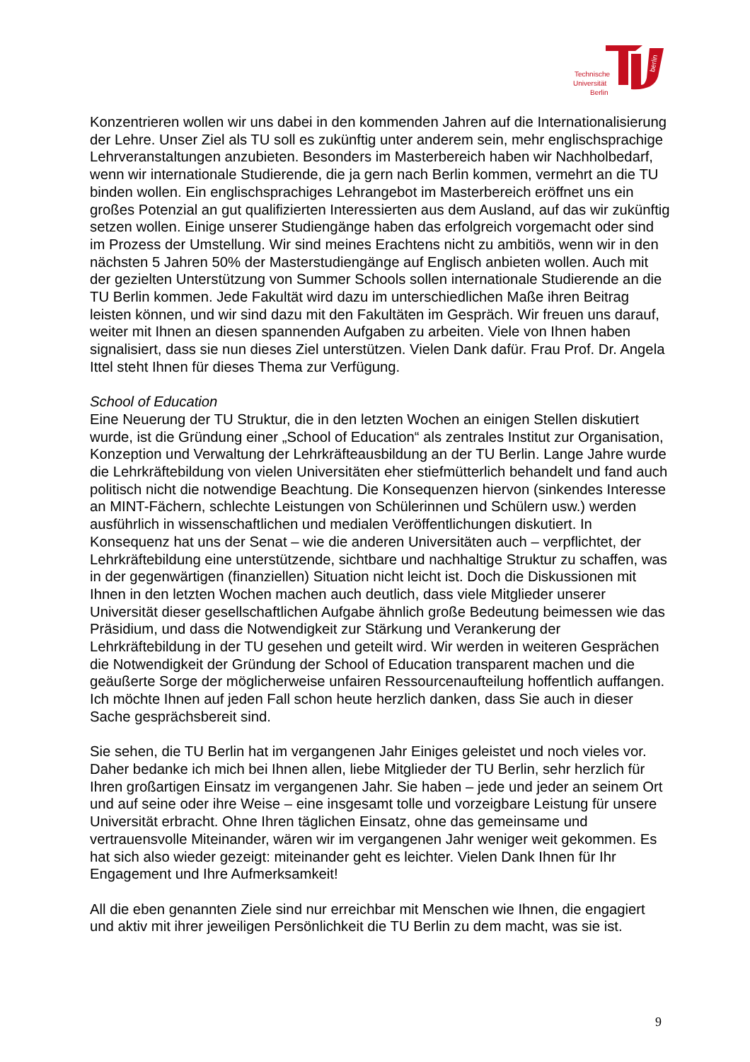berlin
Technische
Universität
Berlin
Konzentrieren wollen wir uns dabei in den kommenden Jahren auf die Internationalisierung der Lehre. Unser Ziel als TU soll es zukünftig unter anderem sein, mehr englischsprachige Lehrveranstaltungen anzubieten. Besonders im Masterbereich haben wir Nachholbedarf, wenn wir internationale Studierende, die ja gern nach Berlin kommen, vermehrt an die TU binden wollen. Ein englischsprachiges Lehrangebot im Masterbereich eröffnet uns ein großes Potenzial an gut qualifizierten Interessierten aus dem Ausland, auf das wir zukünftig setzen wollen. Einige unserer Studiengänge haben das erfolgreich vorgemacht oder sind im Prozess der Umstellung. Wir sind meines Erachtens nicht zu ambitiös, wenn wir in den nächsten 5 Jahren 50% der Masterstudiengänge auf Englisch anbieten wollen. Auch mit der gezielten Unterstützung von Summer Schools sollen internationale Studierende an die TU Berlin kommen. Jede Fakultät wird dazu im unterschiedlichen Maße ihren Beitrag leisten können, und wir sind dazu mit den Fakultäten im Gespräch. Wir freuen uns darauf, weiter mit Ihnen an diesen spannenden Aufgaben zu arbeiten. Viele von Ihnen haben signalisiert, dass sie nun dieses Ziel unterstützen. Vielen Dank dafür. Frau Prof. Dr. Angela Ittel steht Ihnen für dieses Thema zur Verfügung.
School of Education
Eine Neuerung der TU Struktur, die in den letzten Wochen an einigen Stellen diskutiert wurde, ist die Gründung einer „School of Education“ als zentrales Institut zur Organisation, Konzeption und Verwaltung der Lehrkräfteausbildung an der TU Berlin. Lange Jahre wurde die Lehrkräftebildung von vielen Universitäten eher stiefmütterlich behandelt und fand auch politisch nicht die notwendige Beachtung. Die Konsequenzen hiervon (sinkendes Interesse an MINT-Fächern, schlechte Leistungen von Schülerinnen und Schülern usw.) werden ausführlich in wissenschaftlichen und medialen Veröffentlichungen diskutiert. In Konsequenz hat uns der Senat – wie die anderen Universitäten auch – verpflichtet, der Lehrkräftebildung eine unterstützende, sichtbare und nachhaltige Struktur zu schaffen, was in der gegenwärtigen (finanziellen) Situation nicht leicht ist. Doch die Diskussionen mit Ihnen in den letzten Wochen machen auch deutlich, dass viele Mitglieder unserer Universität dieser gesellschaftlichen Aufgabe ähnlich große Bedeutung beimessen wie das Präsidium, und dass die Notwendigkeit zur Stärkung und Verankerung der Lehrkräftebildung in der TU gesehen und geteilt wird. Wir werden in weiteren Gesprächen die Notwendigkeit der Gründung der School of Education transparent machen und die geäußerte Sorge der möglicherweise unfairen Ressourcenaufteilung hoffentlich auffangen. Ich möchte Ihnen auf jeden Fall schon heute herzlich danken, dass Sie auch in dieser Sache gesprächsbereit sind.
Sie sehen, die TU Berlin hat im vergangenen Jahr Einiges geleistet und noch vieles vor. Daher bedanke ich mich bei Ihnen allen, liebe Mitglieder der TU Berlin, sehr herzlich für Ihren großartigen Einsatz im vergangenen Jahr. Sie haben – jede und jeder an seinem Ort und auf seine oder ihre Weise – eine insgesamt tolle und vorzeigbare Leistung für unsere Universität erbracht. Ohne Ihren täglichen Einsatz, ohne das gemeinsame und vertrauensvolle Miteinander, wären wir im vergangenen Jahr weniger weit gekommen. Es hat sich also wieder gezeigt: miteinander geht es leichter. Vielen Dank Ihnen für Ihr Engagement und Ihre Aufmerksamkeit!
All die eben genannten Ziele sind nur erreichbar mit Menschen wie Ihnen, die engagiert und aktiv mit ihrer jeweiligen Persönlichkeit die TU Berlin zu dem macht, was sie ist.
9